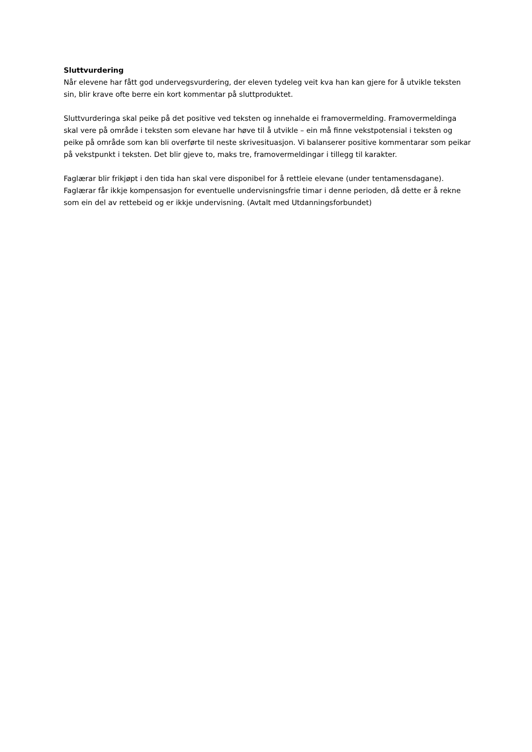Sluttvurdering
Når elevene har fått god undervegsvurdering, der eleven tydeleg veit kva han kan gjere for å utvikle teksten sin, blir krave ofte berre ein kort kommentar på sluttproduktet.
Sluttvurderinga skal peike på det positive ved teksten og innehalde ei framovermelding. Framovermeldinga skal vere på område i teksten som elevane har høve til å utvikle – ein må finne vekstpotensial i teksten og peike på område som kan bli overførte til neste skrivesituasjon. Vi balanserer positive kommentarar som peikar på vekstpunkt i teksten. Det blir gjeve to, maks tre, framovermeldingar i tillegg til karakter.
Faglærar blir frikjøpt i den tida han skal vere disponibel for å rettleie elevane (under tentamensdagane). Faglærar får ikkje kompensasjon for eventuelle undervisningsfrie timar i denne perioden, då dette er å rekne som ein del av rettebeid og er ikkje undervisning. (Avtalt med Utdanningsforbundet)